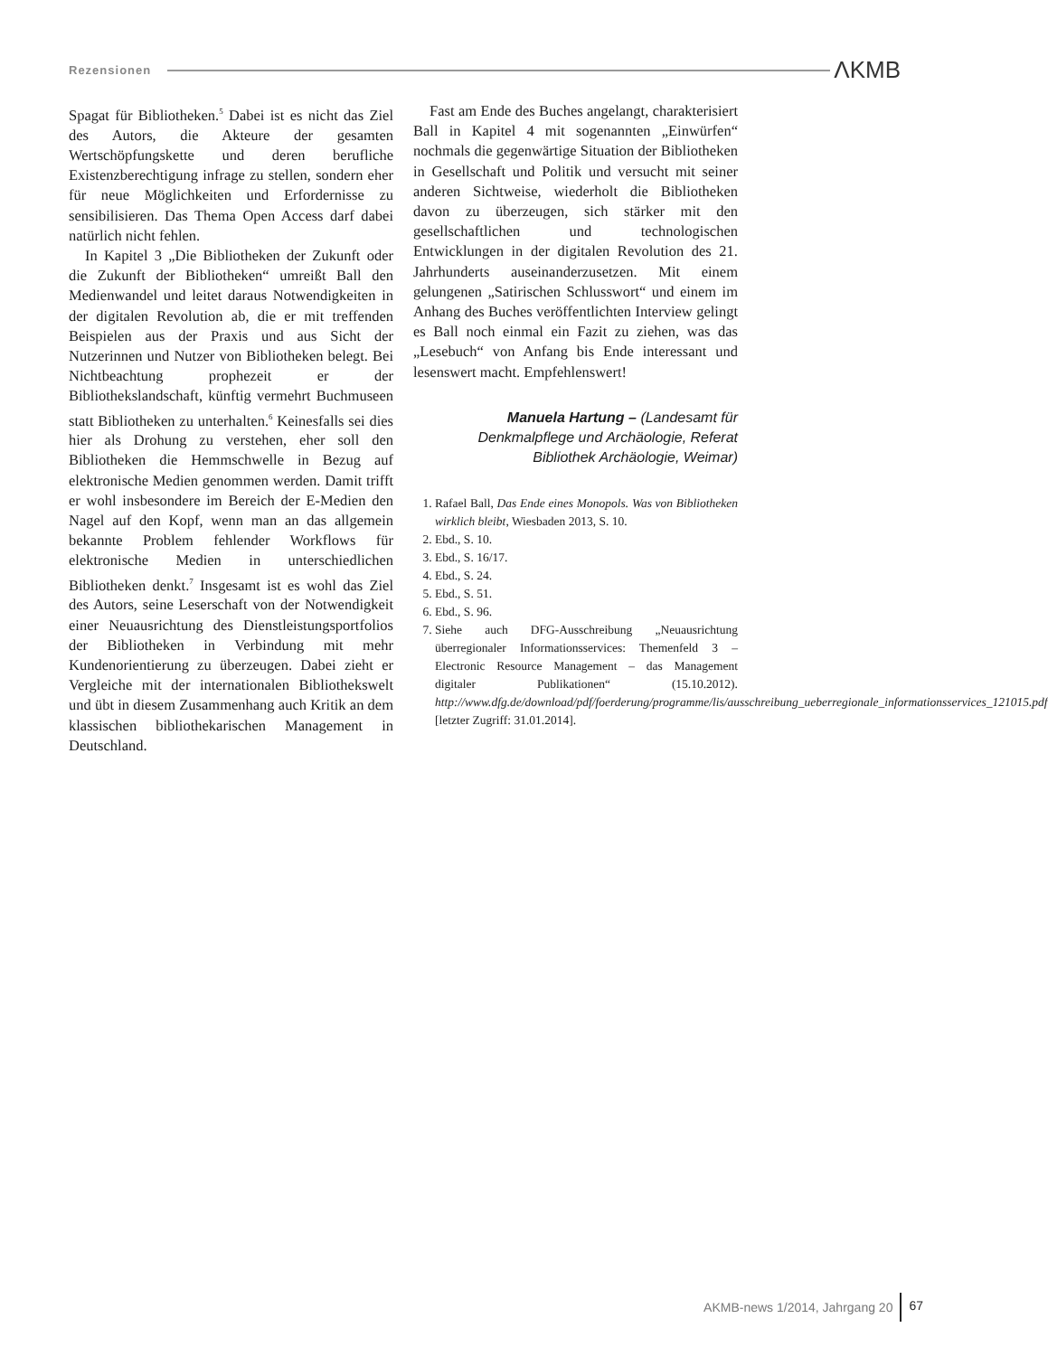Rezensionen ΛKMB
Spagat für Bibliotheken.<sup>5</sup> Dabei ist es nicht das Ziel des Autors, die Akteure der gesamten Wertschöpfungskette und deren berufliche Existenzberechtigung infrage zu stellen, sondern eher für neue Möglichkeiten und Erfordernisse zu sensibilisieren. Das Thema Open Access darf dabei natürlich nicht fehlen.
In Kapitel 3 „Die Bibliotheken der Zukunft oder die Zukunft der Bibliotheken“ umreißt Ball den Medienwandel und leitet daraus Notwendigkeiten in der digitalen Revolution ab, die er mit treffenden Beispielen aus der Praxis und aus Sicht der Nutzerinnen und Nutzer von Bibliotheken belegt. Bei Nichtbeachtung prophezeit er der Bibliothekslandschaft, künftig vermehrt Buchmuseen statt Bibliotheken zu unterhalten.<sup>6</sup> Keinesfalls sei dies hier als Drohung zu verstehen, eher soll den Bibliotheken die Hemmschwelle in Bezug auf elektronische Medien genommen werden. Damit trifft er wohl insbesondere im Bereich der E-Medien den Nagel auf den Kopf, wenn man an das allgemein bekannte Problem fehlender Workflows für elektronische Medien in unterschiedlichen Bibliotheken denkt.<sup>7</sup> Insgesamt ist es wohl das Ziel des Autors, seine Leserschaft von der Notwendigkeit einer Neuausrichtung des Dienstleistungsportfolios der Bibliotheken in Verbindung mit mehr Kundenorientierung zu überzeugen. Dabei zieht er Vergleiche mit der internationalen Bibliothekswelt und übt in diesem Zusammenhang auch Kritik an dem klassischen bibliothekarischen Management in Deutschland.
Fast am Ende des Buches angelangt, charakterisiert Ball in Kapitel 4 mit sogenannten „Einwürfen“ nochmals die gegenwärtige Situation der Bibliotheken in Gesellschaft und Politik und versucht mit seiner anderen Sichtweise, wiederholt die Bibliotheken davon zu überzeugen, sich stärker mit den gesellschaftlichen und technologischen Entwicklungen in der digitalen Revolution des 21. Jahrhunderts auseinanderzusetzen. Mit einem gelungenen „Satirischen Schlusswort“ und einem im Anhang des Buches veröffentlichten Interview gelingt es Ball noch einmal ein Fazit zu ziehen, was das „Lesebuch“ von Anfang bis Ende interessant und lesenswert macht. Empfehlenswert!
Manuela Hartung – (Landesamt für Denkmalpflege und Archäologie, Referat Bibliothek Archäologie, Weimar)
1. Rafael Ball, Das Ende eines Monopols. Was von Bibliotheken wirklich bleibt, Wiesbaden 2013, S. 10.
2. Ebd., S. 10.
3. Ebd., S. 16/17.
4. Ebd., S. 24.
5. Ebd., S. 51.
6. Ebd., S. 96.
7. Siehe auch DFG-Ausschreibung „Neuausrichtung überregionaler Informationsservices: Themenfeld 3 – Electronic Resource Management – das Management digitaler Publikationen“ (15.10.2012). http://www.dfg.de/download/pdf/foerderung/programme/lis/ausschreibung_ueberregionale_informationsservices_121015.pdf [letzter Zugriff: 31.01.2014].
AKMB-news 1/2014, Jahrgang 20 67